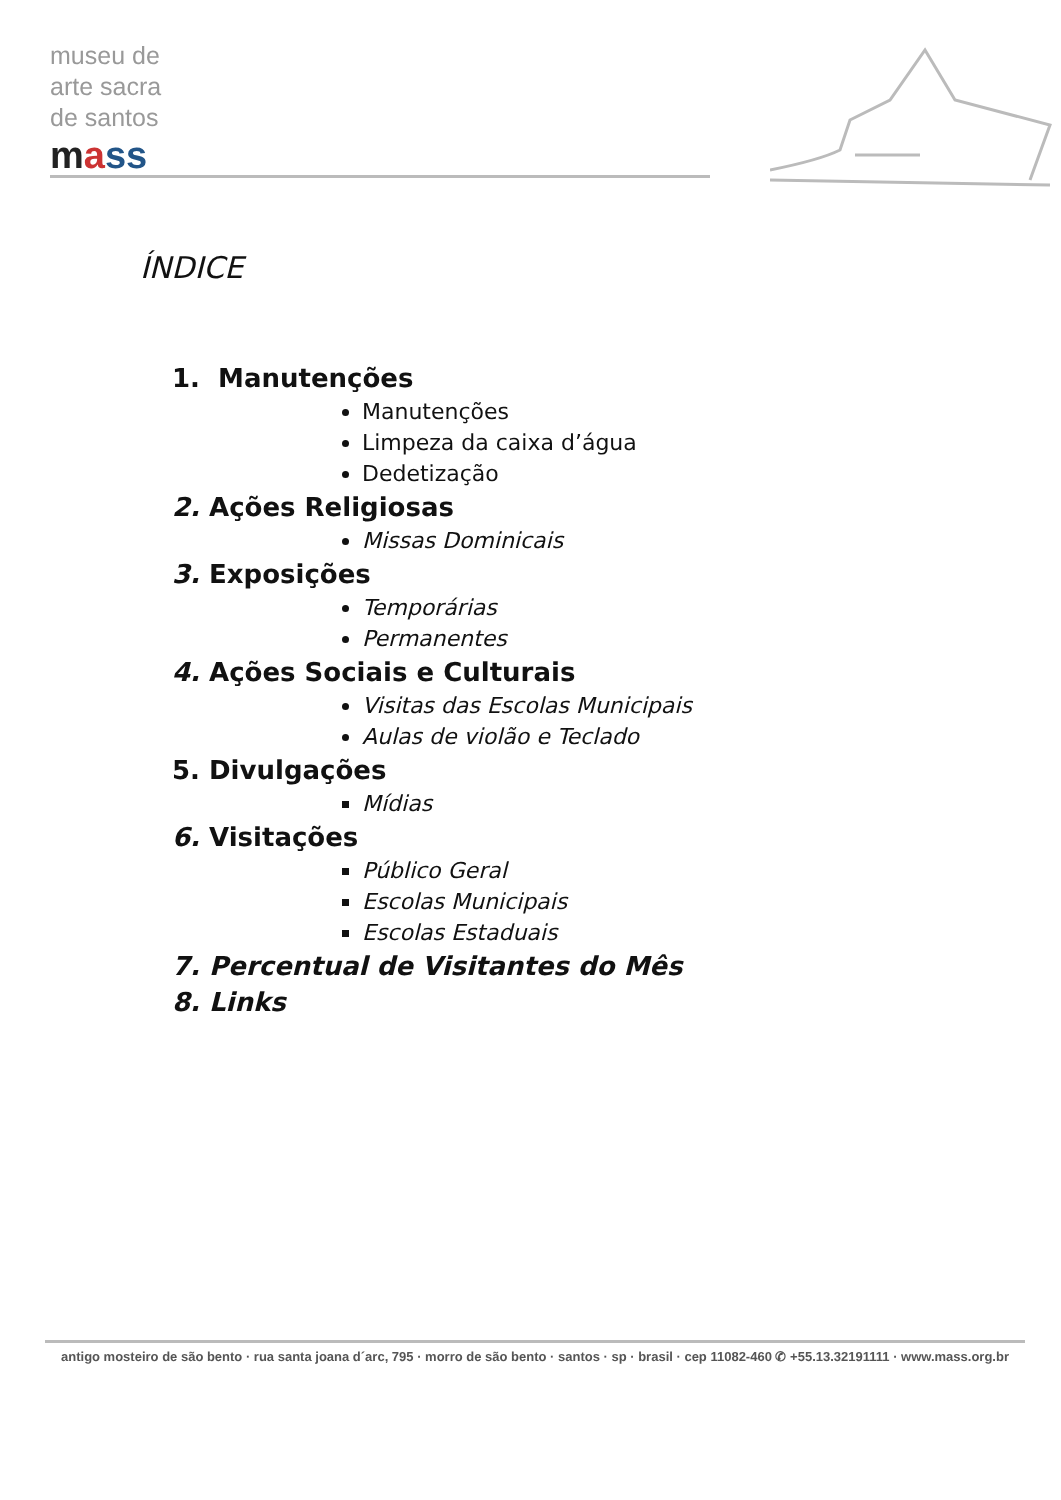museu de
arte sacra
de santos
mass
ÍNDICE
1. Manutenções
Manutenções
Limpeza da caixa d’água
Dedetização
2. Ações Religiosas
Missas Dominicais
3. Exposições
Temporárias
Permanentes
4. Ações Sociais e Culturais
Visitas das Escolas Municipais
Aulas de violão e Teclado
5. Divulgações
Mídias
6. Visitações
Público Geral
Escolas Municipais
Escolas Estaduais
7. Percentual de Visitantes do Mês
8. Links
antigo mosteiro de são bento · rua santa joana d´arc, 795 · morro de são bento · santos · sp · brasil · cep 11082-460 ✆ +55.13.32191111 · www.mass.org.br